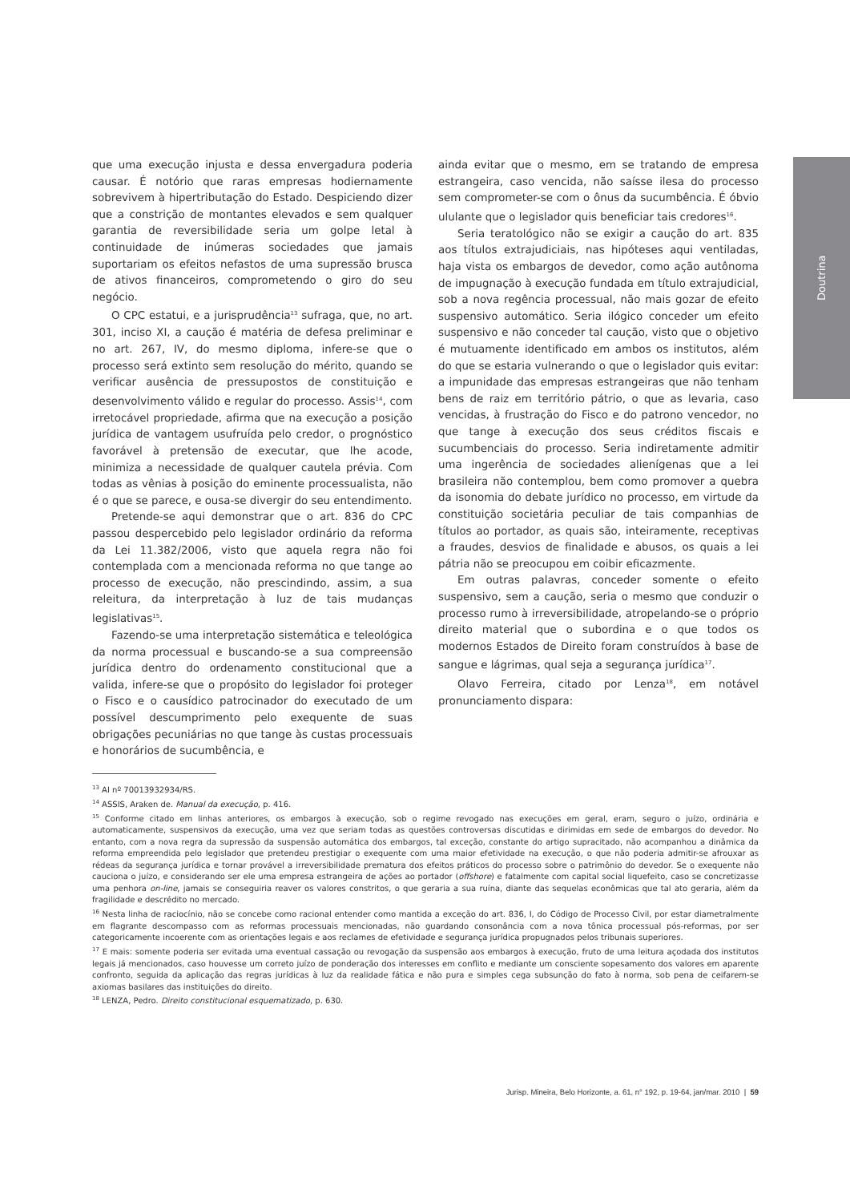Doutrina
que uma execução injusta e dessa envergadura poderia causar. É notório que raras empresas hodiernamente sobrevivem à hipertributação do Estado. Despiciendo dizer que a constrição de montantes elevados e sem qualquer garantia de reversibilidade seria um golpe letal à continuidade de inúmeras sociedades que jamais suportariam os efeitos nefastos de uma supressão brusca de ativos financeiros, comprometendo o giro do seu negócio.
O CPC estatui, e a jurisprudência<sup>13</sup> sufraga, que, no art. 301, inciso XI, a caução é matéria de defesa preliminar e no art. 267, IV, do mesmo diploma, infere-se que o processo será extinto sem resolução do mérito, quando se verificar ausência de pressupostos de constituição e desenvolvimento válido e regular do processo. Assis<sup>14</sup>, com irretocável propriedade, afirma que na execução a posição jurídica de vantagem usufruída pelo credor, o prognóstico favorável à pretensão de executar, que lhe acode, minimiza a necessidade de qualquer cautela prévia. Com todas as vênias à posição do eminente processualista, não é o que se parece, e ousa-se divergir do seu entendimento.
Pretende-se aqui demonstrar que o art. 836 do CPC passou despercebido pelo legislador ordinário da reforma da Lei 11.382/2006, visto que aquela regra não foi contemplada com a mencionada reforma no que tange ao processo de execução, não prescindindo, assim, a sua releitura, da interpretação à luz de tais mudanças legislativas<sup>15</sup>.
Fazendo-se uma interpretação sistemática e teleológica da norma processual e buscando-se a sua compreensão jurídica dentro do ordenamento constitucional que a valida, infere-se que o propósito do legislador foi proteger o Fisco e o causídico patrocinador do executado de um possível descumprimento pelo exequente de suas obrigações pecuniárias no que tange às custas processuais e honorários de sucumbência, e
ainda evitar que o mesmo, em se tratando de empresa estrangeira, caso vencida, não saísse ilesa do processo sem comprometer-se com o ônus da sucumbência. É óbvio ululante que o legislador quis beneficiar tais credores<sup>16</sup>.
Seria teratológico não se exigir a caução do art. 835 aos títulos extrajudiciais, nas hipóteses aqui ventiladas, haja vista os embargos de devedor, como ação autônoma de impugnação à execução fundada em título extrajudicial, sob a nova regência processual, não mais gozar de efeito suspensivo automático. Seria ilógico conceder um efeito suspensivo e não conceder tal caução, visto que o objetivo é mutuamente identificado em ambos os institutos, além do que se estaria vulnerando o que o legislador quis evitar: a impunidade das empresas estrangeiras que não tenham bens de raiz em território pátrio, o que as levaria, caso vencidas, à frustração do Fisco e do patrono vencedor, no que tange à execução dos seus créditos fiscais e sucumbenciais do processo. Seria indiretamente admitir uma ingerência de sociedades alienígenas que a lei brasileira não contemplou, bem como promover a quebra da isonomia do debate jurídico no processo, em virtude da constituição societária peculiar de tais companhias de títulos ao portador, as quais são, inteiramente, receptivas a fraudes, desvios de finalidade e abusos, os quais a lei pátria não se preocupou em coibir eficazmente.
Em outras palavras, conceder somente o efeito suspensivo, sem a caução, seria o mesmo que conduzir o processo rumo à irreversibilidade, atropelando-se o próprio direito material que o subordina e o que todos os modernos Estados de Direito foram construídos à base de sangue e lágrimas, qual seja a segurança jurídica<sup>17</sup>.
Olavo Ferreira, citado por Lenza<sup>18</sup>, em notável pronunciamento dispara:
<sup>13</sup> AI nº 70013932934/RS.
<sup>14</sup> ASSIS, Araken de. Manual da execução, p. 416.
<sup>15</sup> Conforme citado em linhas anteriores, os embargos à execução, sob o regime revogado nas execuções em geral, eram, seguro o juízo, ordinária e automaticamente, suspensivos da execução, uma vez que seriam todas as questões controversas discutidas e dirimidas em sede de embargos do devedor. No entanto, com a nova regra da supressão da suspensão automática dos embargos, tal exceção, constante do artigo supracitado, não acompanhou a dinâmica da reforma empreendida pelo legislador que pretendeu prestigiar o exequente com uma maior efetividade na execução, o que não poderia admitir-se afrouxar as rédeas da segurança jurídica e tornar provável a irreversibilidade prematura dos efeitos práticos do processo sobre o patrimônio do devedor. Se o exequente não cauciona o juízo, e considerando ser ele uma empresa estrangeira de ações ao portador (offshore) e fatalmente com capital social liquefeito, caso se concretizasse uma penhora on-line, jamais se conseguiria reaver os valores constritos, o que geraria a sua ruína, diante das sequelas econômicas que tal ato geraria, além da fragilidade e descrédito no mercado.
<sup>16</sup> Nesta linha de raciocínio, não se concebe como racional entender como mantida a exceção do art. 836, I, do Código de Processo Civil, por estar diametralmente em flagrante descompasso com as reformas processuais mencionadas, não guardando consonância com a nova tônica processual pós-reformas, por ser categoricamente incoerente com as orientações legais e aos reclames de efetividade e segurança jurídica propugnados pelos tribunais superiores.
<sup>17</sup> E mais: somente poderia ser evitada uma eventual cassação ou revogação da suspensão aos embargos à execução, fruto de uma leitura açodada dos institutos legais já mencionados, caso houvesse um correto juízo de ponderação dos interesses em conflito e mediante um consciente sopesamento dos valores em aparente confronto, seguida da aplicação das regras jurídicas à luz da realidade fática e não pura e simples cega subsunção do fato à norma, sob pena de ceifarem-se axiomas basilares das instituições do direito.
<sup>18</sup> LENZA, Pedro. Direito constitucional esquematizado, p. 630.
Jurisp. Mineira, Belo Horizonte, a. 61, n° 192, p. 19-64, jan/mar. 2010 | 59